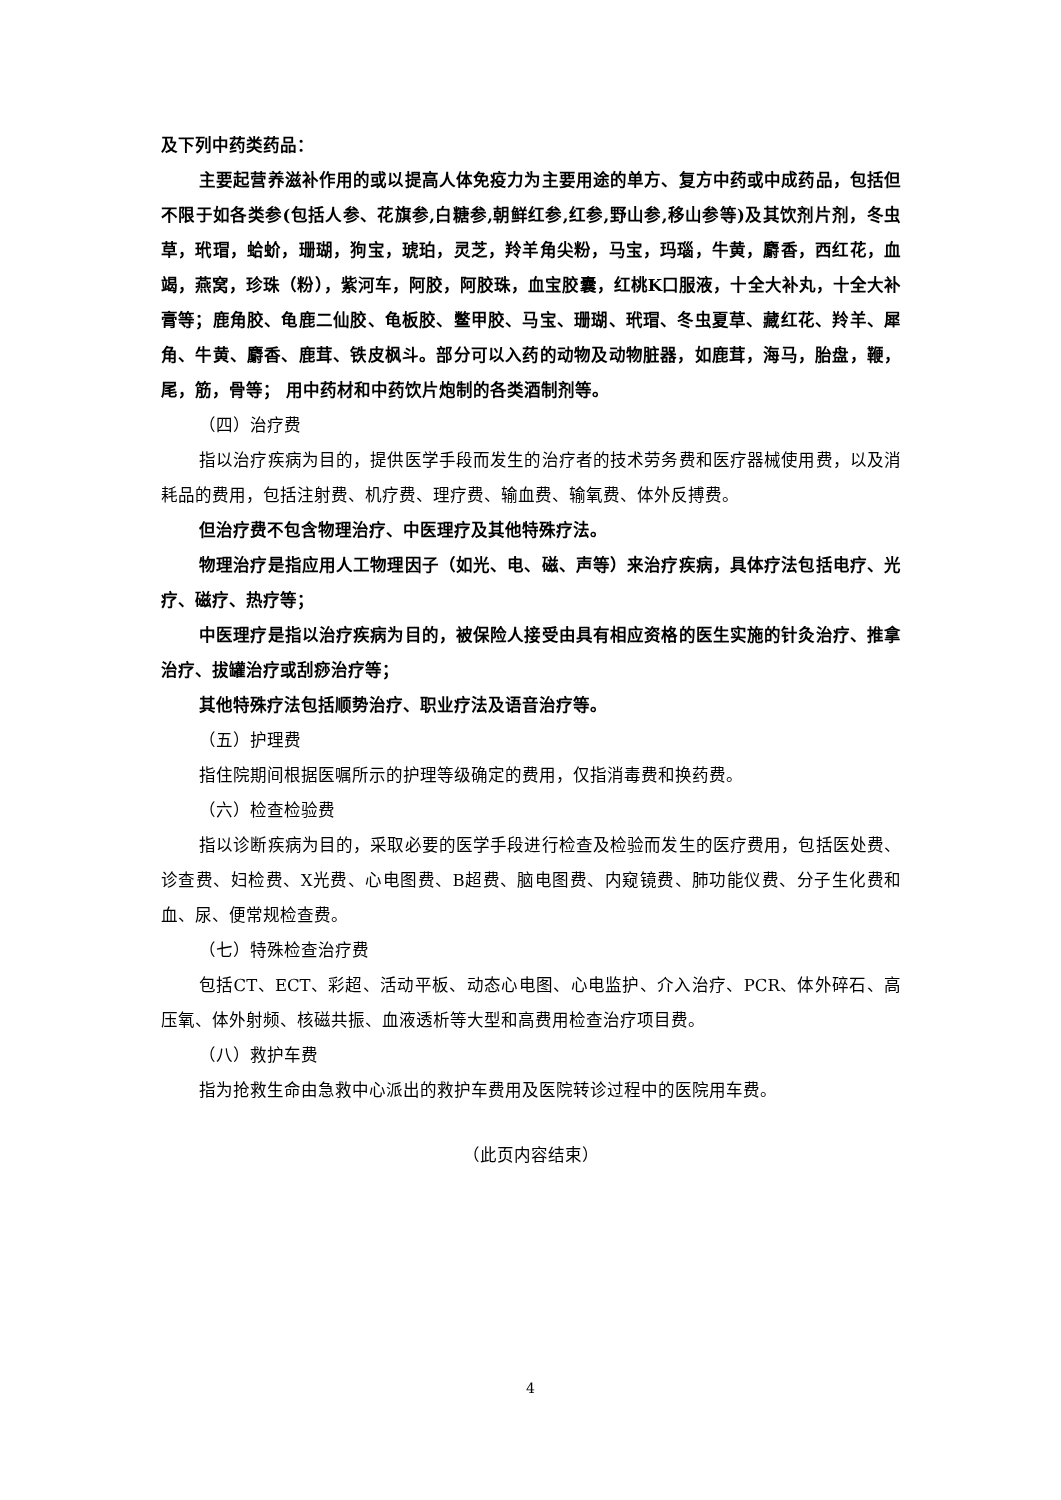及下列中药类药品：
主要起营养滋补作用的或以提高人体免疫力为主要用途的单方、复方中药或中成药品，包括但不限于如各类参(包括人参、花旗参,白糖参,朝鲜红参,红参,野山参,移山参等)及其饮剂片剂，冬虫草，玳瑁，蛤蚧，珊瑚，狗宝，琥珀，灵芝，羚羊角尖粉，马宝，玛瑙，牛黄，麝香，西红花，血竭，燕窝，珍珠（粉），紫河车，阿胶，阿胶珠，血宝胶囊，红桃K口服液，十全大补丸，十全大补膏等；鹿角胶、龟鹿二仙胶、龟板胶、鳖甲胶、马宝、珊瑚、玳瑁、冬虫夏草、藏红花、羚羊、犀角、牛黄、麝香、鹿茸、铁皮枫斗。部分可以入药的动物及动物脏器，如鹿茸，海马，胎盘，鞭，尾，筋，骨等； 用中药材和中药饮片炮制的各类酒制剂等。
（四）治疗费
指以治疗疾病为目的，提供医学手段而发生的治疗者的技术劳务费和医疗器械使用费，以及消耗品的费用，包括注射费、机疗费、理疗费、输血费、输氧费、体外反搏费。
但治疗费不包含物理治疗、中医理疗及其他特殊疗法。
物理治疗是指应用人工物理因子（如光、电、磁、声等）来治疗疾病，具体疗法包括电疗、光疗、磁疗、热疗等；
中医理疗是指以治疗疾病为目的，被保险人接受由具有相应资格的医生实施的针灸治疗、推拿治疗、拔罐治疗或刮痧治疗等；
其他特殊疗法包括顺势治疗、职业疗法及语音治疗等。
（五）护理费
指住院期间根据医嘱所示的护理等级确定的费用，仅指消毒费和换药费。
（六）检查检验费
指以诊断疾病为目的，采取必要的医学手段进行检查及检验而发生的医疗费用，包括医处费、诊查费、妇检费、X光费、心电图费、B超费、脑电图费、内窥镜费、肺功能仪费、分子生化费和血、尿、便常规检查费。
（七）特殊检查治疗费
包括CT、ECT、彩超、活动平板、动态心电图、心电监护、介入治疗、PCR、体外碎石、高压氧、体外射频、核磁共振、血液透析等大型和高费用检查治疗项目费。
（八）救护车费
指为抢救生命由急救中心派出的救护车费用及医院转诊过程中的医院用车费。
（此页内容结束）
4